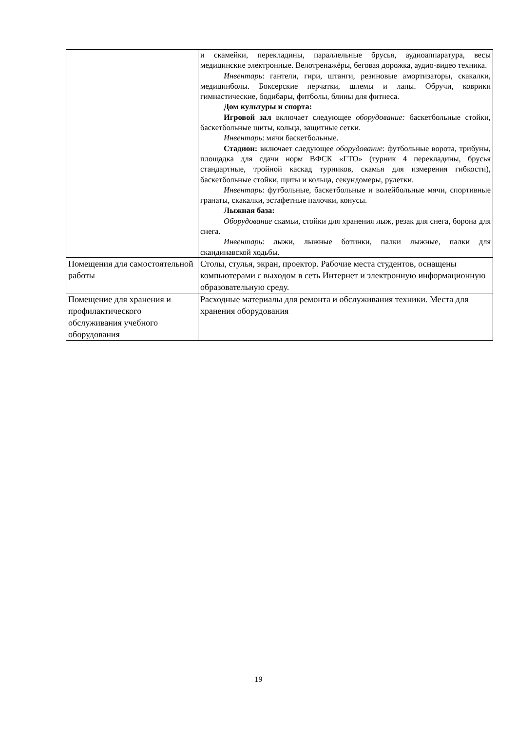| | и скамейки, перекладины, параллельные брусья, аудиоаппаратура, весы медицинские электронные. Велотренажёры, беговая дорожка, аудио-видео техника. Инвентарь : гантели, гири, штанги, резиновые амортизаторы, скакалки, медицинболы. Боксерские перчатки, шлемы и лапы. Обручи, коврики гимнастические, бодибары, фитболы, блины для фитнеса. Дом культуры и спорта: Игровой зал включает следующее оборудование: баскетбольные стойки, баскетбольные щиты, кольца, защитные сетки. Инвентарь : мячи баскетбольные. Стадион: включает следующее оборудование : футбольные ворота, трибуны, площадка для сдачи норм ВФСК «ГТО» (турник 4 перекладины, брусья стандартные, тройной каскад турников, скамья для измерения гибкости), баскетбольные стойки, щиты и кольца, секундомеры, рулетки. Инвентарь : футбольные, баскетбольные и волейбольные мячи, спортивные гранаты, скакалки, эстафетные палочки, конусы. Лыжная база: Оборудование скамьи, стойки для хранения лыж, резак для снега, борона для снега. Инвентарь : лыжи, лыжные ботинки, палки лыжные, палки для скандинавской ходьбы. |
| Помещения для самостоятельной работы | Столы, стулья, экран, проектор. Рабочие места студентов, оснащены компьютерами с выходом в сеть Интернет и электронную информационную образовательную среду. |
| Помещение для хранения и профилактического обслуживания учебного оборудования | Расходные материалы для ремонта и обслуживания техники. Места для хранения оборудования |
19